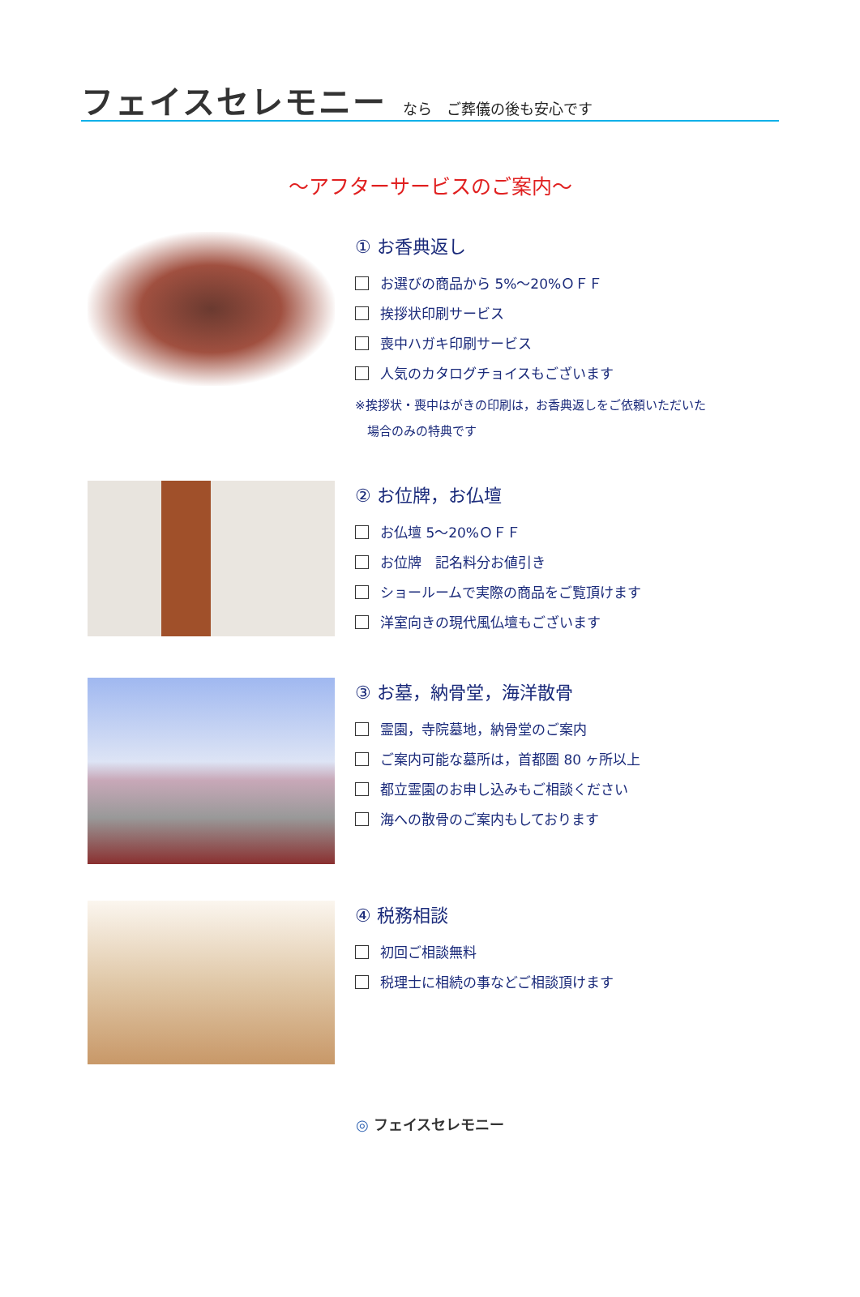フェイスセレモニー
なら　ご葬儀の後も安心です
～アフターサービスのご案内～
① お香典返し
お選びの商品から 5%～20%ＯＦＦ
挨拶状印刷サービス
喪中ハガキ印刷サービス
人気のカタログチョイスもございます
※挨拶状・喪中はがきの印刷は，お香典返しをご依頼いただいた
　場合のみの特典です
② お位牌，お仏壇
お仏壇 5～20%ＯＦＦ
お位牌　記名料分お値引き
ショールームで実際の商品をご覧頂けます
洋室向きの現代風仏壇もございます
③ お墓，納骨堂，海洋散骨
霊園，寺院墓地，納骨堂のご案内
ご案内可能な墓所は，首都圏 80 ヶ所以上
都立霊園のお申し込みもご相談ください
海への散骨のご案内もしております
④ 税務相談
初回ご相談無料
税理士に相続の事などご相談頂けます
◎ フェイスセレモニー